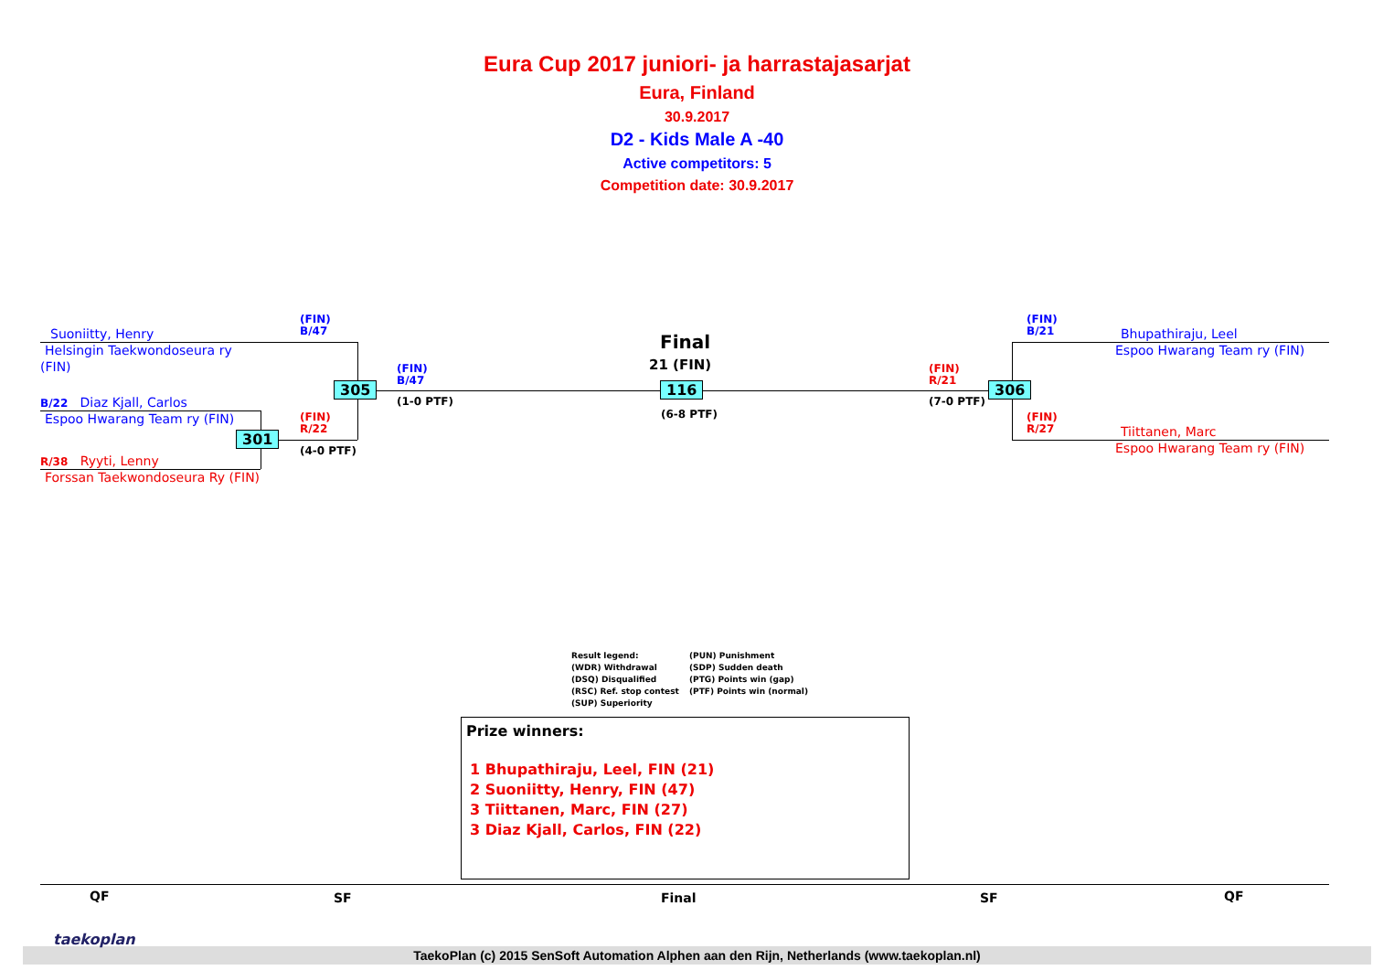Eura Cup 2017 juniori- ja harrastajasarjat
Eura, Finland
30.9.2017
D2 - Kids Male A -40
Active competitors: 5
Competition date: 30.9.2017
Suoniitty, Henry
Helsingin Taekwondoseura ry
(FIN)
B/22 Diaz Kjall, Carlos
Espoo Hwarang Team ry (FIN)
R/38 Ryyti, Lenny
Forssan Taekwondoseura Ry (FIN)
(FIN)
B/47
(FIN)
R/22
(4-0 PTF)
301
305
(FIN)
B/47
(1-0 PTF)
Final
21 (FIN)
116
(6-8 PTF)
(FIN)
R/21
(7-0 PTF)
306
(FIN)
B/21
(FIN)
R/27
Bhupathiraju, Leel
Espoo Hwarang Team ry (FIN)
Tiittanen, Marc
Espoo Hwarang Team ry (FIN)
Result legend:
(WDR) Withdrawal
(DSQ) Disqualified
(RSC) Ref. stop contest
(SUP) Superiority
(PUN) Punishment
(SDP) Sudden death
(PTG) Points win (gap)
(PTF) Points win (normal)
Prize winners:
1 Bhupathiraju, Leel, FIN (21)
2 Suoniitty, Henry, FIN (47)
3 Tiittanen, Marc, FIN (27)
3 Diaz Kjall, Carlos, FIN (22)
QF SF Final SF QF
TaekoPlan (c) 2015 SenSoft Automation Alphen aan den Rijn, Netherlands (www.taekoplan.nl)
taekoplan